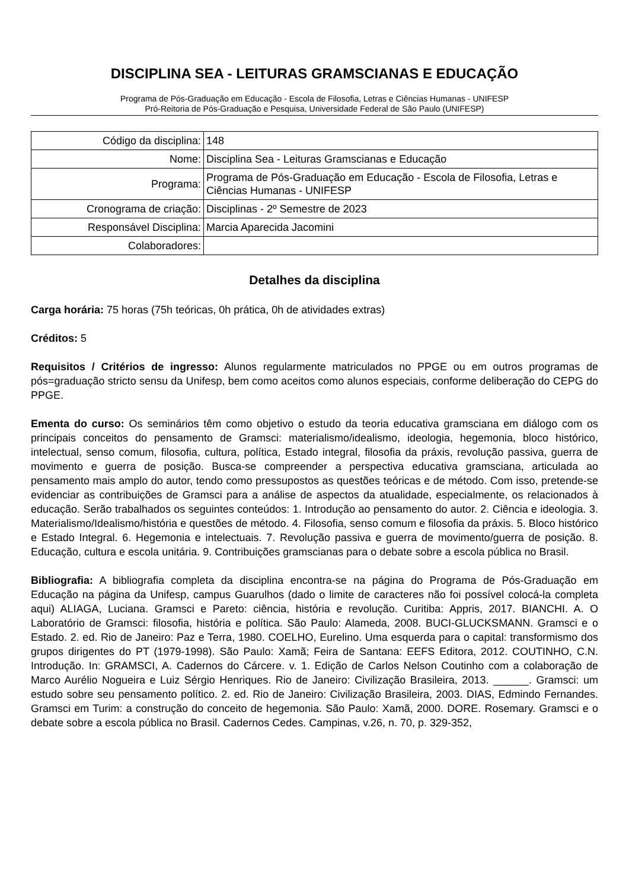DISCIPLINA SEA - LEITURAS GRAMSCIANAS E EDUCAÇÃO
Programa de Pós-Graduação em Educação - Escola de Filosofia, Letras e Ciências Humanas - UNIFESP
Pró-Reitoria de Pós-Graduação e Pesquisa, Universidade Federal de São Paulo (UNIFESP)
| Código da disciplina: | 148 |
| Nome: | Disciplina Sea - Leituras Gramscianas e Educação |
| Programa: | Programa de Pós-Graduação em Educação - Escola de Filosofia, Letras e Ciências Humanas - UNIFESP |
| Cronograma de criação: | Disciplinas - 2º Semestre de 2023 |
| Responsável Disciplina: | Marcia Aparecida Jacomini |
| Colaboradores: | |
Detalhes da disciplina
Carga horária: 75 horas (75h teóricas, 0h prática, 0h de atividades extras)
Créditos: 5
Requisitos / Critérios de ingresso: Alunos regularmente matriculados no PPGE ou em outros programas de pós=graduação stricto sensu da Unifesp, bem como aceitos como alunos especiais, conforme deliberação do CEPG do PPGE.
Ementa do curso: Os seminários têm como objetivo o estudo da teoria educativa gramsciana em diálogo com os principais conceitos do pensamento de Gramsci: materialismo/idealismo, ideologia, hegemonia, bloco histórico, intelectual, senso comum, filosofia, cultura, política, Estado integral, filosofia da práxis, revolução passiva, guerra de movimento e guerra de posição. Busca-se compreender a perspectiva educativa gramsciana, articulada ao pensamento mais amplo do autor, tendo como pressupostos as questões teóricas e de método. Com isso, pretende-se evidenciar as contribuições de Gramsci para a análise de aspectos da atualidade, especialmente, os relacionados à educação. Serão trabalhados os seguintes conteúdos: 1. Introdução ao pensamento do autor. 2. Ciência e ideologia. 3. Materialismo/Idealismo/história e questões de método. 4. Filosofia, senso comum e filosofia da práxis. 5. Bloco histórico e Estado Integral. 6. Hegemonia e intelectuais. 7. Revolução passiva e guerra de movimento/guerra de posição. 8. Educação, cultura e escola unitária. 9. Contribuições gramscianas para o debate sobre a escola pública no Brasil.
Bibliografia: A bibliografia completa da disciplina encontra-se na página do Programa de Pós-Graduação em Educação na página da Unifesp, campus Guarulhos (dado o limite de caracteres não foi possível colocá-la completa aqui) ALIAGA, Luciana. Gramsci e Pareto: ciência, história e revolução. Curitiba: Appris, 2017. BIANCHI. A. O Laboratório de Gramsci: filosofia, história e política. São Paulo: Alameda, 2008. BUCI-GLUCKSMANN. Gramsci e o Estado. 2. ed. Rio de Janeiro: Paz e Terra, 1980. COELHO, Eurelino. Uma esquerda para o capital: transformismo dos grupos dirigentes do PT (1979-1998). São Paulo: Xamã; Feira de Santana: EEFS Editora, 2012. COUTINHO, C.N. Introdução. In: GRAMSCI, A. Cadernos do Cárcere. v. 1. Edição de Carlos Nelson Coutinho com a colaboração de Marco Aurélio Nogueira e Luiz Sérgio Henriques. Rio de Janeiro: Civilização Brasileira, 2013. ______. Gramsci: um estudo sobre seu pensamento político. 2. ed. Rio de Janeiro: Civilização Brasileira, 2003. DIAS, Edmindo Fernandes. Gramsci em Turim: a construção do conceito de hegemonia. São Paulo: Xamã, 2000. DORE. Rosemary. Gramsci e o debate sobre a escola pública no Brasil. Cadernos Cedes. Campinas, v.26, n. 70, p. 329-352,